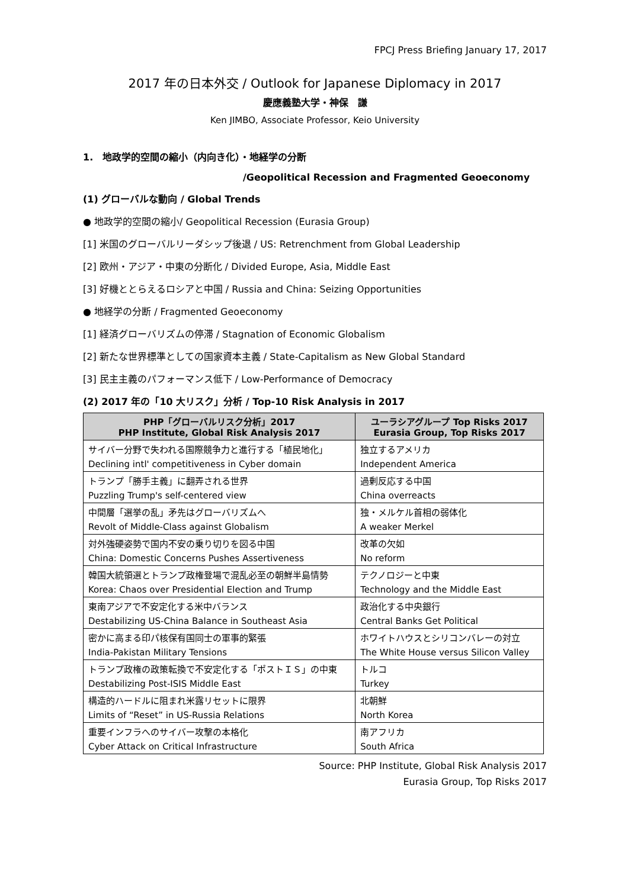FPCJ Press Briefing January 17, 2017
2017 年の日本外交 / Outlook for Japanese Diplomacy in 2017
慶應義塾大学・神保　謙
Ken JIMBO, Associate Professor, Keio University
1.　地政学的空間の縮小（内向き化）・地経学の分断
/Geopolitical Recession and Fragmented Geoeconomy
(1) グローバルな動向 / Global Trends
● 地政学的空間の縮小/ Geopolitical Recession (Eurasia Group)
[1] 米国のグローバルリーダシップ後退 / US: Retrenchment from Global Leadership
[2] 欧州・アジア・中東の分断化 / Divided Europe, Asia, Middle East
[3] 好機ととらえるロシアと中国 / Russia and China: Seizing Opportunities
● 地経学の分断 / Fragmented Geoeconomy
[1] 経済グローバリズムの停滞 / Stagnation of Economic Globalism
[2] 新たな世界標準としての国家資本主義 / State-Capitalism as New Global Standard
[3] 民主主義のパフォーマンス低下 / Low-Performance of Democracy
(2) 2017 年の「10 大リスク」分析 / Top-10 Risk Analysis in 2017
| PHP「グローバルリスク分析」2017 PHP Institute, Global Risk Analysis 2017 | ユーラシアグループ Top Risks 2017 Eurasia Group, Top Risks 2017 |
| --- | --- |
| サイバー分野で失われる国際競争力と進行する「植民地化」 | 独立するアメリカ |
| Declining intl' competitiveness in Cyber domain | Independent America |
| トランプ「勝手主義」に翻弄される世界 | 過剰反応する中国 |
| Puzzling Trump's self-centered view | China overreacts |
| 中間層「選挙の乱」矛先はグローバリズムへ | 独・メルケル首相の弱体化 |
| Revolt of Middle-Class against Globalism | A weaker Merkel |
| 対外強硬姿勢で国内不安の乗り切りを図る中国 | 改革の欠如 |
| China: Domestic Concerns Pushes Assertiveness | No reform |
| 韓国大統領選とトランプ政権登場で混乱必至の朝鮮半島情勢 | テクノロジーと中東 |
| Korea: Chaos over Presidential Election and Trump | Technology and the Middle East |
| 東南アジアで不安定化する米中バランス | 政治化する中央銀行 |
| Destabilizing US-China Balance in Southeast Asia | Central Banks Get Political |
| 密かに高まる印パ核保有国同士の軍事的緊張 | ホワイトハウスとシリコンバレーの対立 |
| India-Pakistan Military Tensions | The White House versus Silicon Valley |
| トランプ政権の政策転換で不安定化する「ポストＩＳ」の中東 | トルコ |
| Destabilizing Post-ISIS Middle East | Turkey |
| 構造的ハードルに阻まれ米露リセットに限界 | 北朝鮮 |
| Limits of “Reset” in US-Russia Relations | North Korea |
| 重要インフラへのサイバー攻撃の本格化 | 南アフリカ |
| Cyber Attack on Critical Infrastructure | South Africa |
Source: PHP Institute, Global Risk Analysis 2017
Eurasia Group, Top Risks 2017